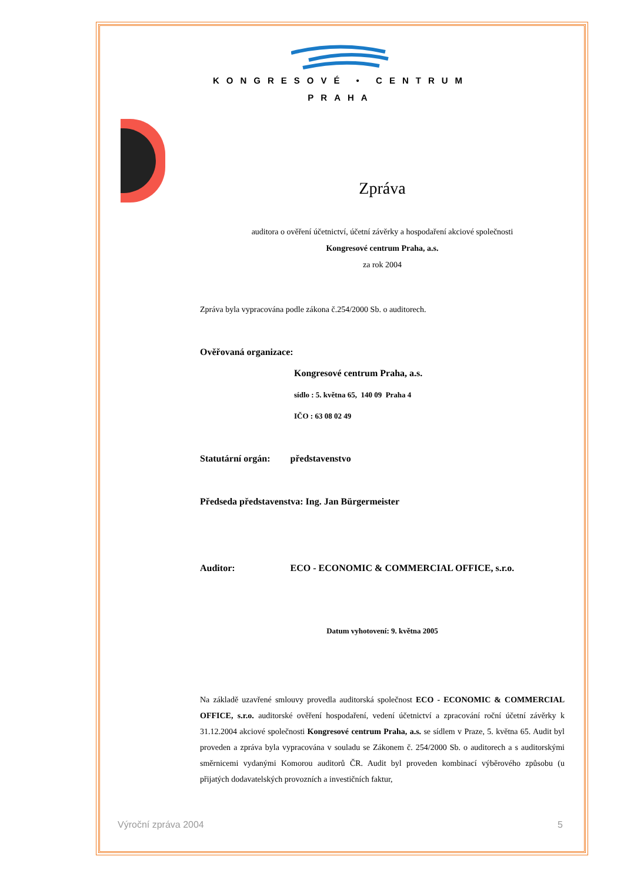KONGRESOVÉ • CENTRUM
PRAHA
Zpráva
auditora o ověření účetnictví, účetní závěrky a hospodaření akciové společnosti
Kongresové centrum Praha, a.s.
za rok 2004
Zpráva byla vypracována podle zákona č.254/2000 Sb. o auditorech.
Ověřovaná organizace:
Kongresové centrum Praha, a.s.
sídlo : 5. května 65, 140 09 Praha 4
IČO : 63 08 02 49
Statutární orgán: představenstvo
Předseda představenstva: Ing. Jan Bürgermeister
Auditor: ECO - ECONOMIC & COMMERCIAL OFFICE, s.r.o.
Datum vyhotovení: 9. května 2005
Na základě uzavřené smlouvy provedla auditorská společnost ECO - ECONOMIC & COMMERCIAL OFFICE, s.r.o. auditorské ověření hospodaření, vedení účetnictví a zpracování roční účetní závěrky k 31.12.2004 akciové společnosti Kongresové centrum Praha, a.s. se sídlem v Praze, 5. května 65. Audit byl proveden a zpráva byla vypracována v souladu se Zákonem č. 254/2000 Sb. o auditorech a s auditorskými směrnicemi vydanými Komorou auditorů ČR. Audit byl proveden kombinací výběrového způsobu (u přijatých dodavatelských provozních a investičních faktur,
Výroční zpráva 2004 5